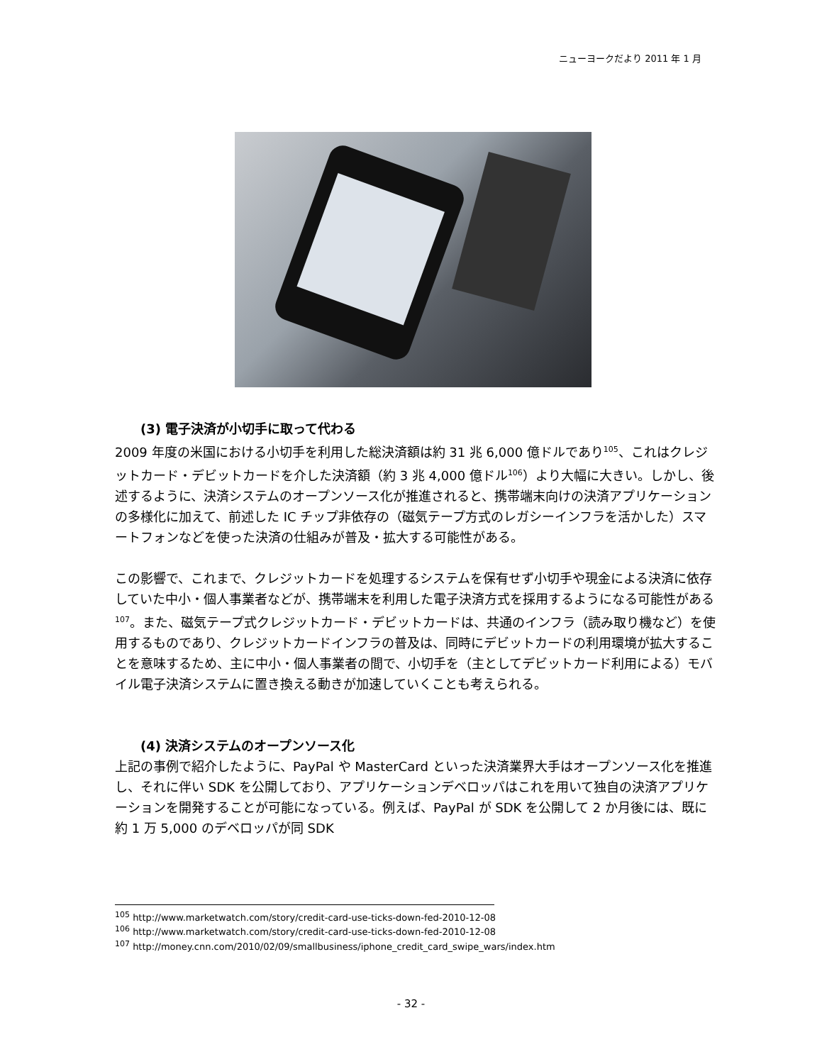ニューヨークだより 2011 年 1 月
(3) 電子決済が小切手に取って代わる
2009 年度の米国における小切手を利用した総決済額は約 31 兆 6,000 億ドルであり<sup>105</sup>、これはクレジットカード・デビットカードを介した決済額（約 3 兆 4,000 億ドル<sup>106</sup>）より大幅に大きい。しかし、後述するように、決済システムのオープンソース化が推進されると、携帯端末向けの決済アプリケーションの多様化に加えて、前述した IC チップ非依存の（磁気テープ方式のレガシーインフラを活かした）スマートフォンなどを使った決済の仕組みが普及・拡大する可能性がある。
この影響で、これまで、クレジットカードを処理するシステムを保有せず小切手や現金による決済に依存していた中小・個人事業者などが、携帯端末を利用した電子決済方式を採用するようになる可能性がある<sup>107</sup>。また、磁気テープ式クレジットカード・デビットカードは、共通のインフラ（読み取り機など）を使用するものであり、クレジットカードインフラの普及は、同時にデビットカードの利用環境が拡大することを意味するため、主に中小・個人事業者の間で、小切手を（主としてデビットカード利用による）モバイル電子決済システムに置き換える動きが加速していくことも考えられる。
(4) 決済システムのオープンソース化
上記の事例で紹介したように、PayPal や MasterCard といった決済業界大手はオープンソース化を推進し、それに伴い SDK を公開しており、アプリケーションデベロッパはこれを用いて独自の決済アプリケーションを開発することが可能になっている。例えば、PayPal が SDK を公開して 2 か月後には、既に約 1 万 5,000 のデベロッパが同 SDK
<sup>105</sup> http://www.marketwatch.com/story/credit-card-use-ticks-down-fed-2010-12-08
<sup>106</sup> http://www.marketwatch.com/story/credit-card-use-ticks-down-fed-2010-12-08
<sup>107</sup> http://money.cnn.com/2010/02/09/smallbusiness/iphone_credit_card_swipe_wars/index.htm
- 32 -